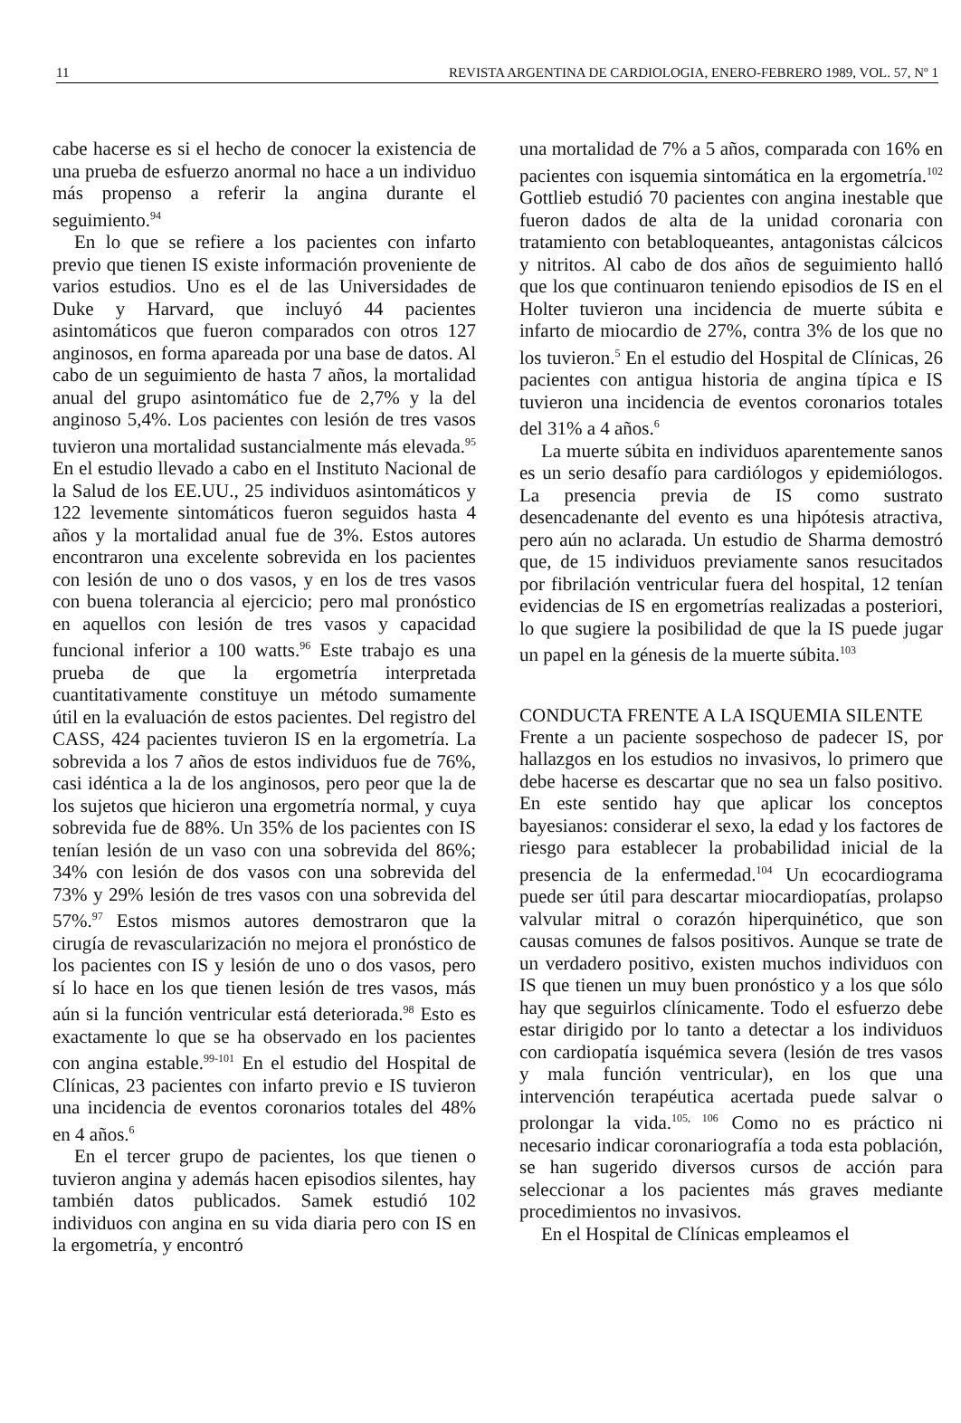11 REVISTA ARGENTINA DE CARDIOLOGIA, ENERO-FEBRERO 1989, VOL. 57, Nº 1
cabe hacerse es si el hecho de conocer la existencia de una prueba de esfuerzo anormal no hace a un individuo más propenso a referir la angina durante el seguimiento.<sup>94</sup>
En lo que se refiere a los pacientes con infarto previo que tienen IS existe información proveniente de varios estudios. Uno es el de las Universidades de Duke y Harvard, que incluyó 44 pacientes asintomáticos que fueron comparados con otros 127 anginosos, en forma apareada por una base de datos. Al cabo de un seguimiento de hasta 7 años, la mortalidad anual del grupo asintomático fue de 2,7% y la del anginoso 5,4%. Los pacientes con lesión de tres vasos tuvieron una mortalidad sustancialmente más elevada.<sup>95</sup> En el estudio llevado a cabo en el Instituto Nacional de la Salud de los EE.UU., 25 individuos asintomáticos y 122 levemente sintomáticos fueron seguidos hasta 4 años y la mortalidad anual fue de 3%. Estos autores encontraron una excelente sobrevida en los pacientes con lesión de uno o dos vasos, y en los de tres vasos con buena tolerancia al ejercicio; pero mal pronóstico en aquellos con lesión de tres vasos y capacidad funcional inferior a 100 watts.<sup>96</sup> Este trabajo es una prueba de que la ergometría interpretada cuantitativamente constituye un método sumamente útil en la evaluación de estos pacientes. Del registro del CASS, 424 pacientes tuvieron IS en la ergometría. La sobrevida a los 7 años de estos individuos fue de 76%, casi idéntica a la de los anginosos, pero peor que la de los sujetos que hicieron una ergometría normal, y cuya sobrevida fue de 88%. Un 35% de los pacientes con IS tenían lesión de un vaso con una sobrevida del 86%; 34% con lesión de dos vasos con una sobrevida del 73% y 29% lesión de tres vasos con una sobrevida del 57%.<sup>97</sup> Estos mismos autores demostraron que la cirugía de revascularización no mejora el pronóstico de los pacientes con IS y lesión de uno o dos vasos, pero sí lo hace en los que tienen lesión de tres vasos, más aún si la función ventricular está deteriorada.<sup>98</sup> Esto es exactamente lo que se ha observado en los pacientes con angina estable.<sup>99-101</sup> En el estudio del Hospital de Clínicas, 23 pacientes con infarto previo e IS tuvieron una incidencia de eventos coronarios totales del 48% en 4 años.<sup>6</sup>
En el tercer grupo de pacientes, los que tienen o tuvieron angina y además hacen episodios silentes, hay también datos publicados. Samek estudió 102 individuos con angina en su vida diaria pero con IS en la ergometría, y encontró
una mortalidad de 7% a 5 años, comparada con 16% en pacientes con isquemia sintomática en la ergometría.<sup>102</sup> Gottlieb estudió 70 pacientes con angina inestable que fueron dados de alta de la unidad coronaria con tratamiento con betabloqueantes, antagonistas cálcicos y nitritos. Al cabo de dos años de seguimiento halló que los que continuaron teniendo episodios de IS en el Holter tuvieron una incidencia de muerte súbita e infarto de miocardio de 27%, contra 3% de los que no los tuvieron.<sup>5</sup> En el estudio del Hospital de Clínicas, 26 pacientes con antigua historia de angina típica e IS tuvieron una incidencia de eventos coronarios totales del 31% a 4 años.<sup>6</sup>
La muerte súbita en individuos aparentemente sanos es un serio desafío para cardiólogos y epidemiólogos. La presencia previa de IS como sustrato desencadenante del evento es una hipótesis atractiva, pero aún no aclarada. Un estudio de Sharma demostró que, de 15 individuos previamente sanos resucitados por fibrilación ventricular fuera del hospital, 12 tenían evidencias de IS en ergometrías realizadas a posteriori, lo que sugiere la posibilidad de que la IS puede jugar un papel en la génesis de la muerte súbita.<sup>103</sup>
CONDUCTA FRENTE A LA ISQUEMIA SILENTE
Frente a un paciente sospechoso de padecer IS, por hallazgos en los estudios no invasivos, lo primero que debe hacerse es descartar que no sea un falso positivo. En este sentido hay que aplicar los conceptos bayesianos: considerar el sexo, la edad y los factores de riesgo para establecer la probabilidad inicial de la presencia de la enfermedad.<sup>104</sup> Un ecocardiograma puede ser útil para descartar miocardiopatías, prolapso valvular mitral o corazón hiperquinético, que son causas comunes de falsos positivos. Aunque se trate de un verdadero positivo, existen muchos individuos con IS que tienen un muy buen pronóstico y a los que sólo hay que seguirlos clínicamente. Todo el esfuerzo debe estar dirigido por lo tanto a detectar a los individuos con cardiopatía isquémica severa (lesión de tres vasos y mala función ventricular), en los que una intervención terapéutica acertada puede salvar o prolongar la vida.<sup>105, 106</sup> Como no es práctico ni necesario indicar coronariografía a toda esta población, se han sugerido diversos cursos de acción para seleccionar a los pacientes más graves mediante procedimientos no invasivos.
En el Hospital de Clínicas empleamos el